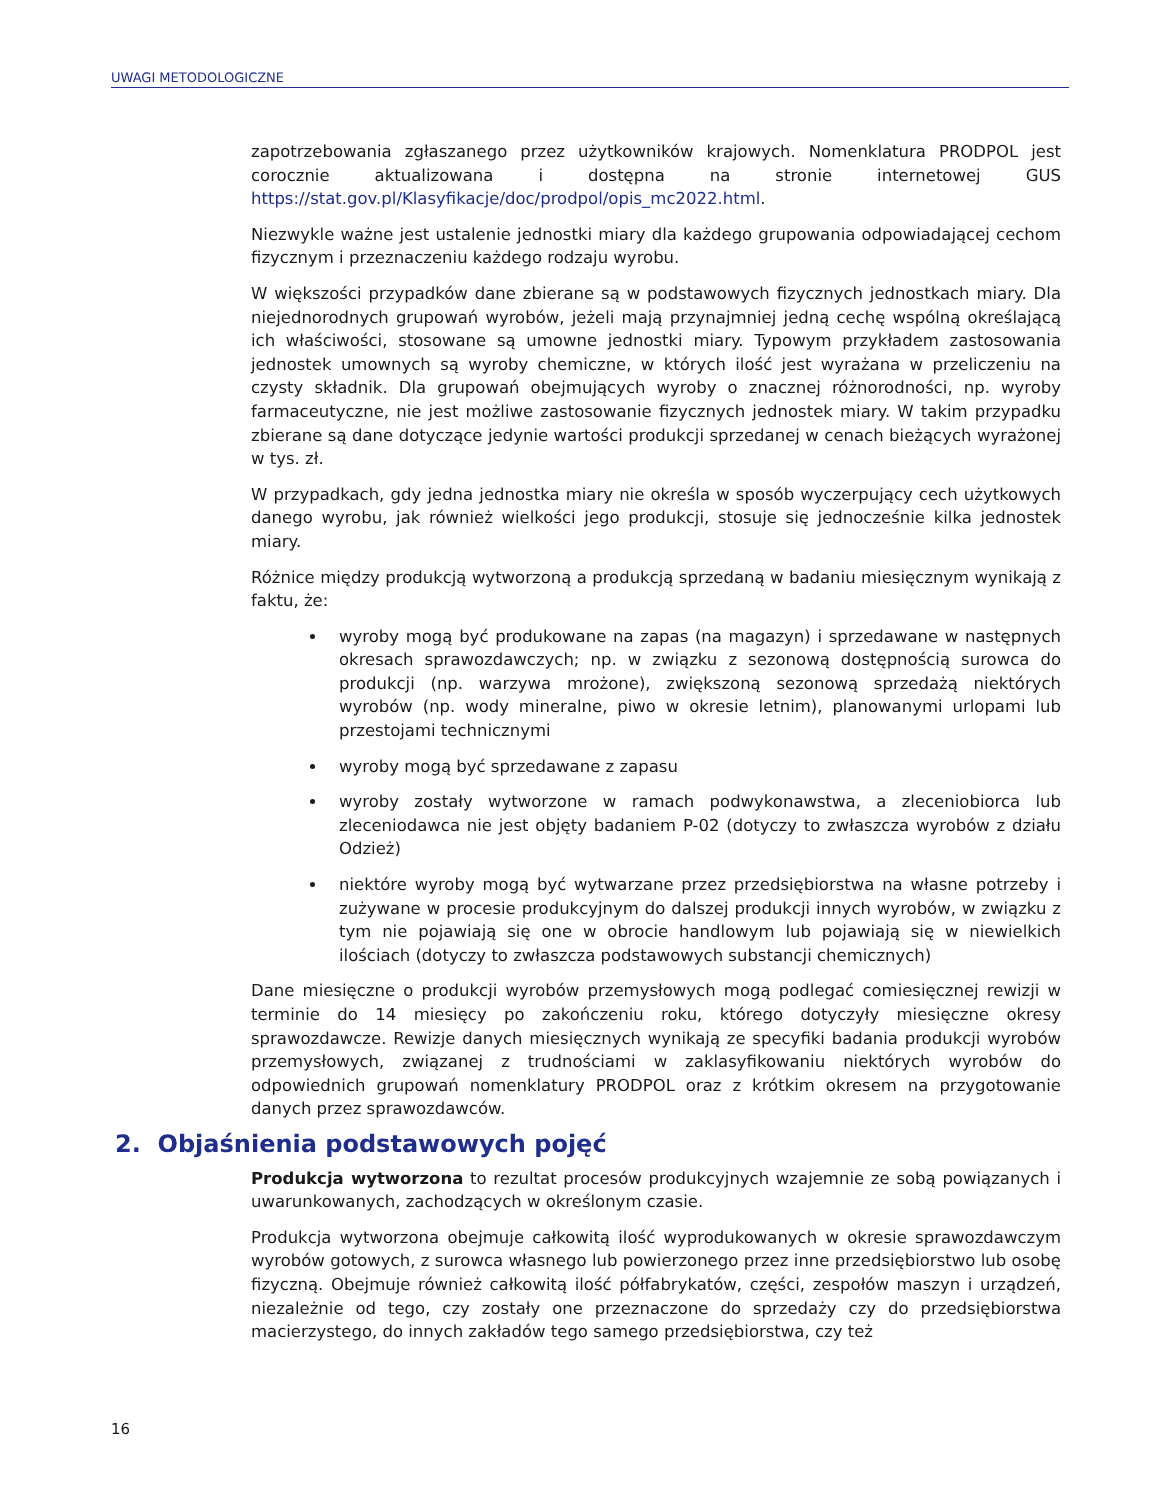UWAGI METODOLOGICZNE
zapotrzebowania zgłaszanego przez użytkowników krajowych. Nomenklatura PRODPOL jest corocznie aktualizowana i dostępna na stronie internetowej GUS https://stat.gov.pl/Klasyfikacje/doc/prodpol/opis_mc2022.html.
Niezwykle ważne jest ustalenie jednostki miary dla każdego grupowania odpowiadającej cechom fizycznym i przeznaczeniu każdego rodzaju wyrobu.
W większości przypadków dane zbierane są w podstawowych fizycznych jednostkach miary. Dla niejednorodnych grupowań wyrobów, jeżeli mają przynajmniej jedną cechę wspólną określającą ich właściwości, stosowane są umowne jednostki miary. Typowym przykładem zastosowania jednostek umownych są wyroby chemiczne, w których ilość jest wyrażana w przeliczeniu na czysty składnik. Dla grupowań obejmujących wyroby o znacznej różnorodności, np. wyroby farmaceutyczne, nie jest możliwe zastosowanie fizycznych jednostek miary. W takim przypadku zbierane są dane dotyczące jedynie wartości produkcji sprzedanej w cenach bieżących wyrażonej w tys. zł.
W przypadkach, gdy jedna jednostka miary nie określa w sposób wyczerpujący cech użytkowych danego wyrobu, jak również wielkości jego produkcji, stosuje się jednocześnie kilka jednostek miary.
Różnice między produkcją wytworzoną a produkcją sprzedaną w badaniu miesięcznym wynikają z faktu, że:
wyroby mogą być produkowane na zapas (na magazyn) i sprzedawane w następnych okresach sprawozdawczych; np. w związku z sezonową dostępnością surowca do produkcji (np. warzywa mrożone), zwiększoną sezonową sprzedażą niektórych wyrobów (np. wody mineralne, piwo w okresie letnim), planowanymi urlopami lub przestojami technicznymi
wyroby mogą być sprzedawane z zapasu
wyroby zostały wytworzone w ramach podwykonawstwa, a zleceniobiorca lub zleceniodawca nie jest objęty badaniem P-02 (dotyczy to zwłaszcza wyrobów z działu Odzież)
niektóre wyroby mogą być wytwarzane przez przedsiębiorstwa na własne potrzeby i zużywane w procesie produkcyjnym do dalszej produkcji innych wyrobów, w związku z tym nie pojawiają się one w obrocie handlowym lub pojawiają się w niewielkich ilościach (dotyczy to zwłaszcza podstawowych substancji chemicznych)
Dane miesięczne o produkcji wyrobów przemysłowych mogą podlegać comiesięcznej rewizji w terminie do 14 miesięcy po zakończeniu roku, którego dotyczyły miesięczne okresy sprawozdawcze. Rewizje danych miesięcznych wynikają ze specyfiki badania produkcji wyrobów przemysłowych, związanej z trudnościami w zaklasyfikowaniu niektórych wyrobów do odpowiednich grupowań nomenklatury PRODPOL oraz z krótkim okresem na przygotowanie danych przez sprawozdawców.
2. Objaśnienia podstawowych pojęć
Produkcja wytworzona to rezultat procesów produkcyjnych wzajemnie ze sobą powiązanych i uwarunkowanych, zachodzących w określonym czasie.
Produkcja wytworzona obejmuje całkowitą ilość wyprodukowanych w okresie sprawozdawczym wyrobów gotowych, z surowca własnego lub powierzonego przez inne przedsiębiorstwo lub osobę fizyczną. Obejmuje również całkowitą ilość półfabrykatów, części, zespołów maszyn i urządzeń, niezależnie od tego, czy zostały one przeznaczone do sprzedaży czy do przedsiębiorstwa macierzystego, do innych zakładów tego samego przedsiębiorstwa, czy też
16